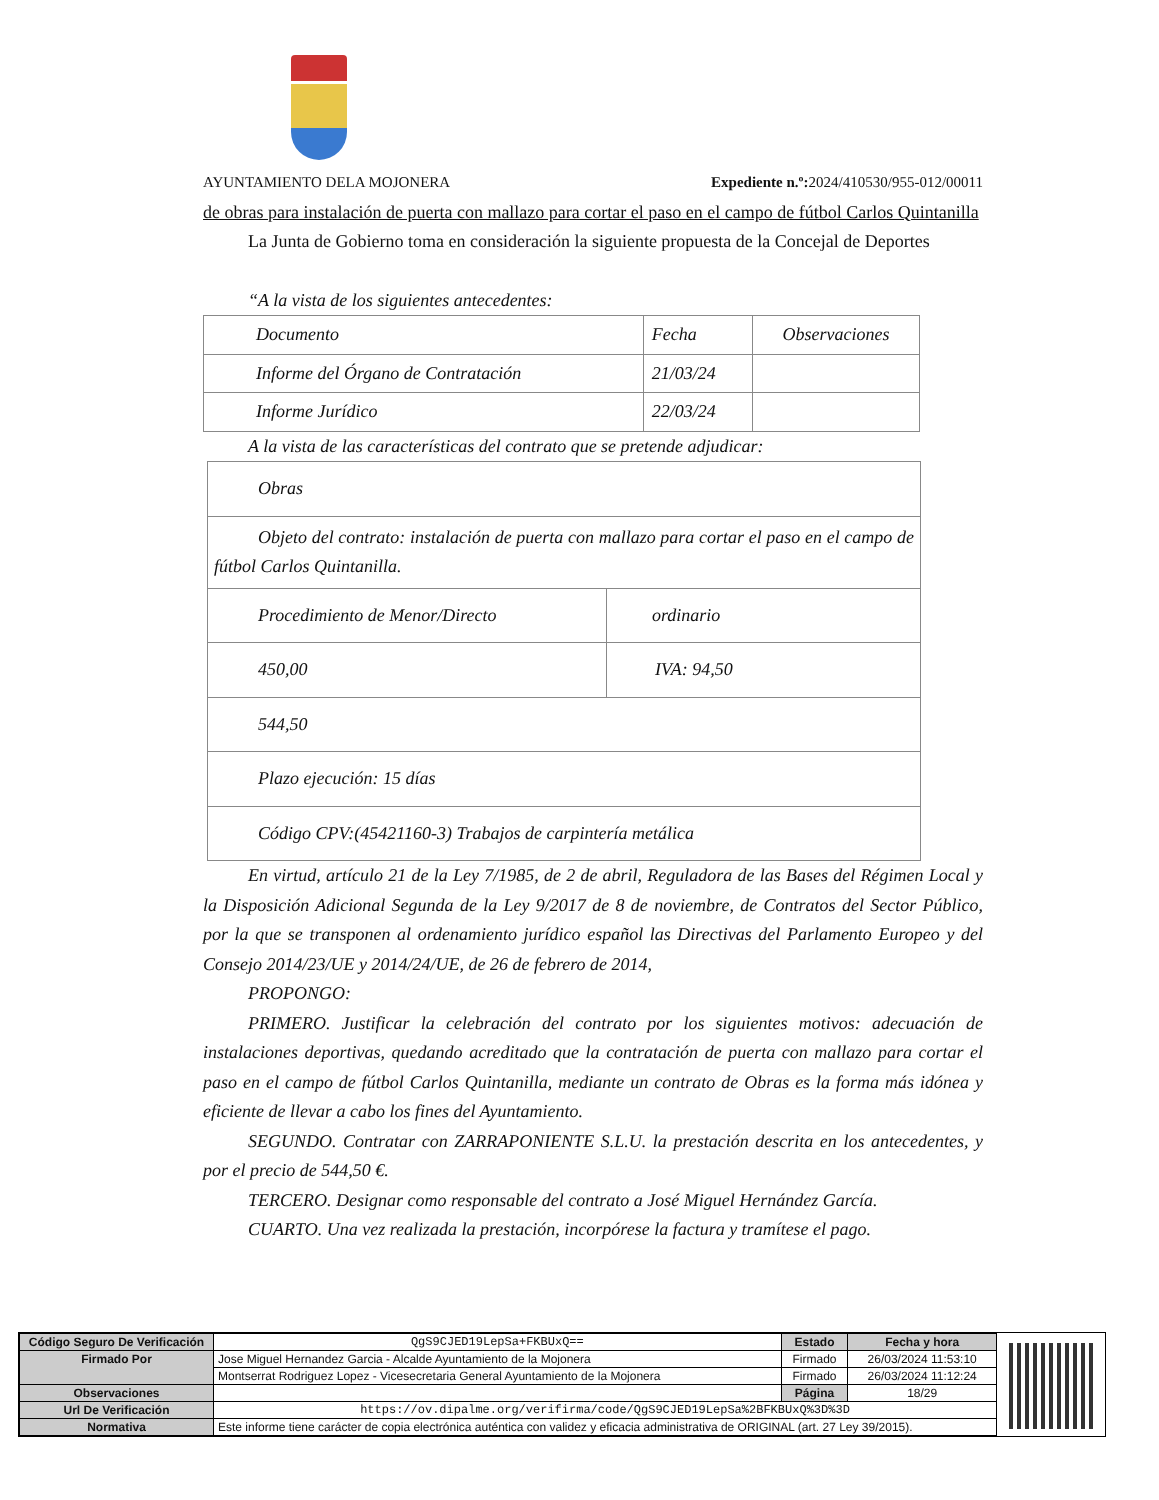AYUNTAMIENTO DELA MOJONERA Expediente n.º: 2024/410530/955-012/00011
de obras para instalación de puerta con mallazo para cortar el paso en el campo de fútbol Carlos Quintanilla
La Junta de Gobierno toma en consideración la siguiente propuesta de la Concejal de Deportes
“A la vista de los siguientes antecedentes:
| Documento | Fecha | Observaciones |
| Informe del Órgano de Contratación | 21/03/24 | |
| Informe Jurídico | 22/03/24 | |
A la vista de las características del contrato que se pretende adjudicar:
| Obras | |
| Objeto del contrato: instalación de puerta con mallazo para cortar el paso en el campo de fútbol Carlos Quintanilla. | |
| Procedimiento de Menor/Directo | ordinario |
| 450,00 | IVA: 94,50 |
| 544,50 | |
| Plazo ejecución: 15 días | |
| Código CPV:(45421160-3) Trabajos de carpintería metálica | |
En virtud, artículo 21 de la Ley 7/1985, de 2 de abril, Reguladora de las Bases del Régimen Local y la Disposición Adicional Segunda de la Ley 9/2017 de 8 de noviembre, de Contratos del Sector Público, por la que se transponen al ordenamiento jurídico español las Directivas del Parlamento Europeo y del Consejo 2014/23/UE y 2014/24/UE, de 26 de febrero de 2014,
PROPONGO:
PRIMERO. Justificar la celebración del contrato por los siguientes motivos: adecuación de instalaciones deportivas, quedando acreditado que la contratación de puerta con mallazo para cortar el paso en el campo de fútbol Carlos Quintanilla, mediante un contrato de Obras es la forma más idónea y eficiente de llevar a cabo los fines del Ayuntamiento.
SEGUNDO. Contratar con ZARRAPONIENTE S.L.U. la prestación descrita en los antecedentes, y por el precio de 544,50 €.
TERCERO. Designar como responsable del contrato a José Miguel Hernández García.
CUARTO. Una vez realizada la prestación, incorpórese la factura y tramítese el pago.
| Código Seguro De Verificación | QgS9CJED19LepSa+FKBUxQ== | Estado | Fecha y hora |
| Firmado Por | Jose Miguel Hernandez Garcia - Alcalde Ayuntamiento de la Mojonera | Firmado | 26/03/2024 11:53:10 |
| | Montserrat Rodriguez Lopez - Vicesecretaria General Ayuntamiento de la Mojonera | Firmado | 26/03/2024 11:12:24 |
| Observaciones | | Página | 18/29 |
| Url De Verificación | https://ov.dipalme.org/verifirma/code/QgS9CJED19LepSa%2BFKBUxQ%3D%3D | | |
| Normativa | Este informe tiene carácter de copia electrónica auténtica con validez y eficacia administrativa de ORIGINAL (art. 27 Ley 39/2015). | | |